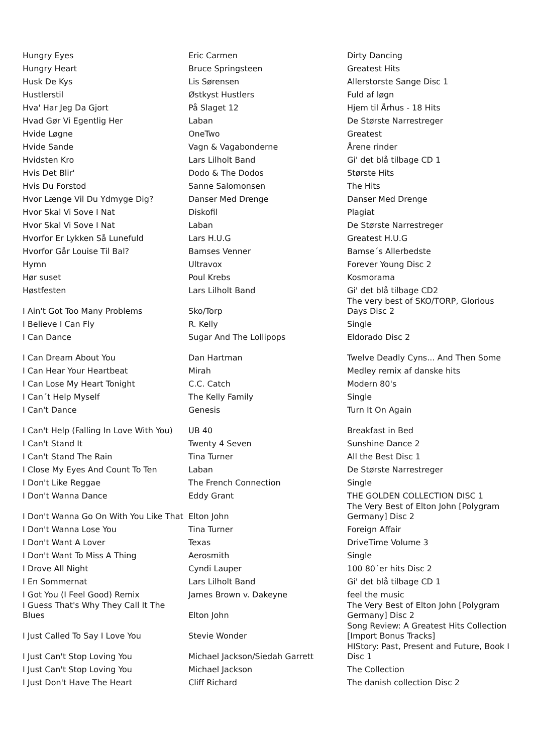| Hungry Eyes | Eric Carmen | Dirty Dancing |
| Hungry Heart | Bruce Springsteen | Greatest Hits |
| Husk De Kys | Lis Sørensen | Allerstorste Sange Disc 1 |
| Hustlerstil | Østkyst Hustlers | Fuld af løgn |
| Hva' Har Jeg Da Gjort | På Slaget 12 | Hjem til Århus - 18 Hits |
| Hvad Gør Vi Egentlig Her | Laban | De Største Narrestreger |
| Hvide Løgne | OneTwo | Greatest |
| Hvide Sande | Vagn & Vagabonderne | Årene rinder |
| Hvidsten Kro | Lars Lilholt Band | Gi' det blå tilbage CD 1 |
| Hvis Det Blir' | Dodo & The Dodos | Største Hits |
| Hvis Du Forstod | Sanne Salomonsen | The Hits |
| Hvor Længe Vil Du Ydmyge Dig? | Danser Med Drenge | Danser Med Drenge |
| Hvor Skal Vi Sove I Nat | Diskofil | Plagiat |
| Hvor Skal Vi Sove I Nat | Laban | De Største Narrestreger |
| Hvorfor Er Lykken Så Lunefuld | Lars H.U.G | Greatest H.U.G |
| Hvorfor Går Louise Til Bal? | Bamses Venner | Bamse´s Allerbedste |
| Hymn | Ultravox | Forever Young Disc 2 |
| Hør suset | Poul Krebs | Kosmorama |
| Høstfesten | Lars Lilholt Band | Gi' det blå tilbage CD2 |
| I Ain't Got Too Many Problems | Sko/Torp | The very best of SKO/TORP, Glorious Days Disc 2 |
| I Believe I Can Fly | R. Kelly | Single |
| I Can Dance | Sugar And The Lollipops | Eldorado Disc 2 |
| I Can Dream About You | Dan Hartman | Twelve Deadly Cyns... And Then Some |
| I Can Hear Your Heartbeat | Mirah | Medley remix af danske hits |
| I Can Lose My Heart Tonight | C.C. Catch | Modern 80's |
| I Can´t Help Myself | The Kelly Family | Single |
| I Can't Dance | Genesis | Turn It On Again |
| I Can't Help (Falling In Love With You) | UB 40 | Breakfast in Bed |
| I Can't Stand It | Twenty 4 Seven | Sunshine Dance 2 |
| I Can't Stand The Rain | Tina Turner | All the Best Disc 1 |
| I Close My Eyes And Count To Ten | Laban | De Største Narrestreger |
| I Don't Like Reggae | The French Connection | Single |
| I Don't Wanna Dance | Eddy Grant | THE GOLDEN COLLECTION DISC 1 |
| I Don't Wanna Go On With You Like That | Elton John | The Very Best of Elton John [Polygram Germany] Disc 2 |
| I Don't Wanna Lose You | Tina Turner | Foreign Affair |
| I Don't Want A Lover | Texas | DriveTime Volume 3 |
| I Don't Want To Miss A Thing | Aerosmith | Single |
| I Drove All Night | Cyndi Lauper | 100 80´er hits Disc 2 |
| I En Sommernat | Lars Lilholt Band | Gi' det blå tilbage CD 1 |
| I Got You (I Feel Good) Remix | James Brown v. Dakeyne | feel the music |
| I Guess That's Why They Call It The Blues | Elton John | The Very Best of Elton John [Polygram Germany] Disc 2 |
| I Just Called To Say I Love You | Stevie Wonder | Song Review: A Greatest Hits Collection [Import Bonus Tracks] |
| I Just Can't Stop Loving You | Michael Jackson/Siedah Garrett | HIStory: Past, Present and Future, Book I Disc 1 |
| I Just Can't Stop Loving You | Michael Jackson | The Collection |
| I Just Don't Have The Heart | Cliff Richard | The danish collection Disc 2 |